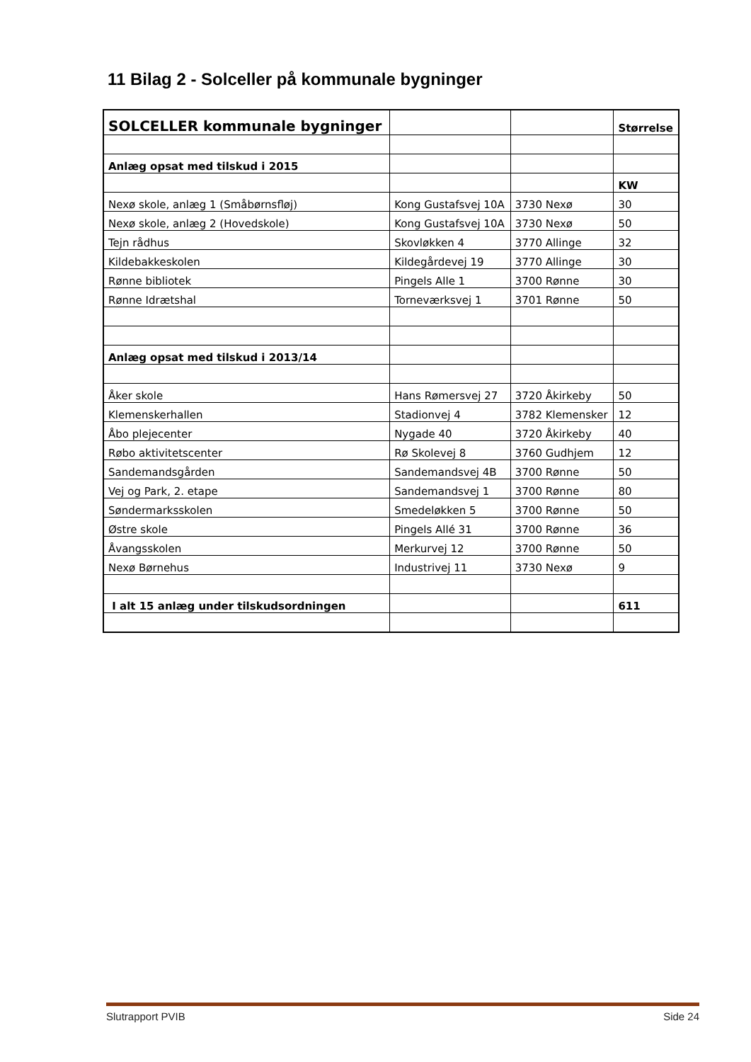11 Bilag 2 - Solceller på kommunale bygninger
| SOLCELLER kommunale bygninger | | | Størrelse |
| Anlæg opsat med tilskud i 2015 | | | |
| | | | KW |
| Nexø skole, anlæg 1 (Småbørnsfløj) | Kong Gustafsvej 10A | 3730 Nexø | 30 |
| Nexø skole, anlæg 2 (Hovedskole) | Kong Gustafsvej 10A | 3730 Nexø | 50 |
| Tejn rådhus | Skovløkken 4 | 3770 Allinge | 32 |
| Kildebakkeskolen | Kildegårdevej 19 | 3770 Allinge | 30 |
| Rønne bibliotek | Pingels Alle 1 | 3700 Rønne | 30 |
| Rønne Idrætshal | Torneværksvej 1 | 3701 Rønne | 50 |
| Anlæg opsat med tilskud i 2013/14 | | | |
| Åker skole | Hans Rømersvej 27 | 3720 Åkirkeby | 50 |
| Klemenskerhallen | Stadionvej 4 | 3782 Klemensker | 12 |
| Åbo plejecenter | Nygade 40 | 3720 Åkirkeby | 40 |
| Røbo aktivitetscenter | Rø Skolevej 8 | 3760 Gudhjem | 12 |
| Sandemandsgården | Sandemandsvej 4B | 3700 Rønne | 50 |
| Vej og Park, 2. etape | Sandemandsvej 1 | 3700 Rønne | 80 |
| Søndermarksskolen | Smedeløkken 5 | 3700 Rønne | 50 |
| Østre skole | Pingels Allé 31 | 3700 Rønne | 36 |
| Åvangsskolen | Merkurvej 12 | 3700 Rønne | 50 |
| Nexø Børnehus | Industrivej 11 | 3730 Nexø | 9 |
| I alt 15 anlæg under tilskudsordningen | | | 611 |
Slutrapport PVIB Side 24